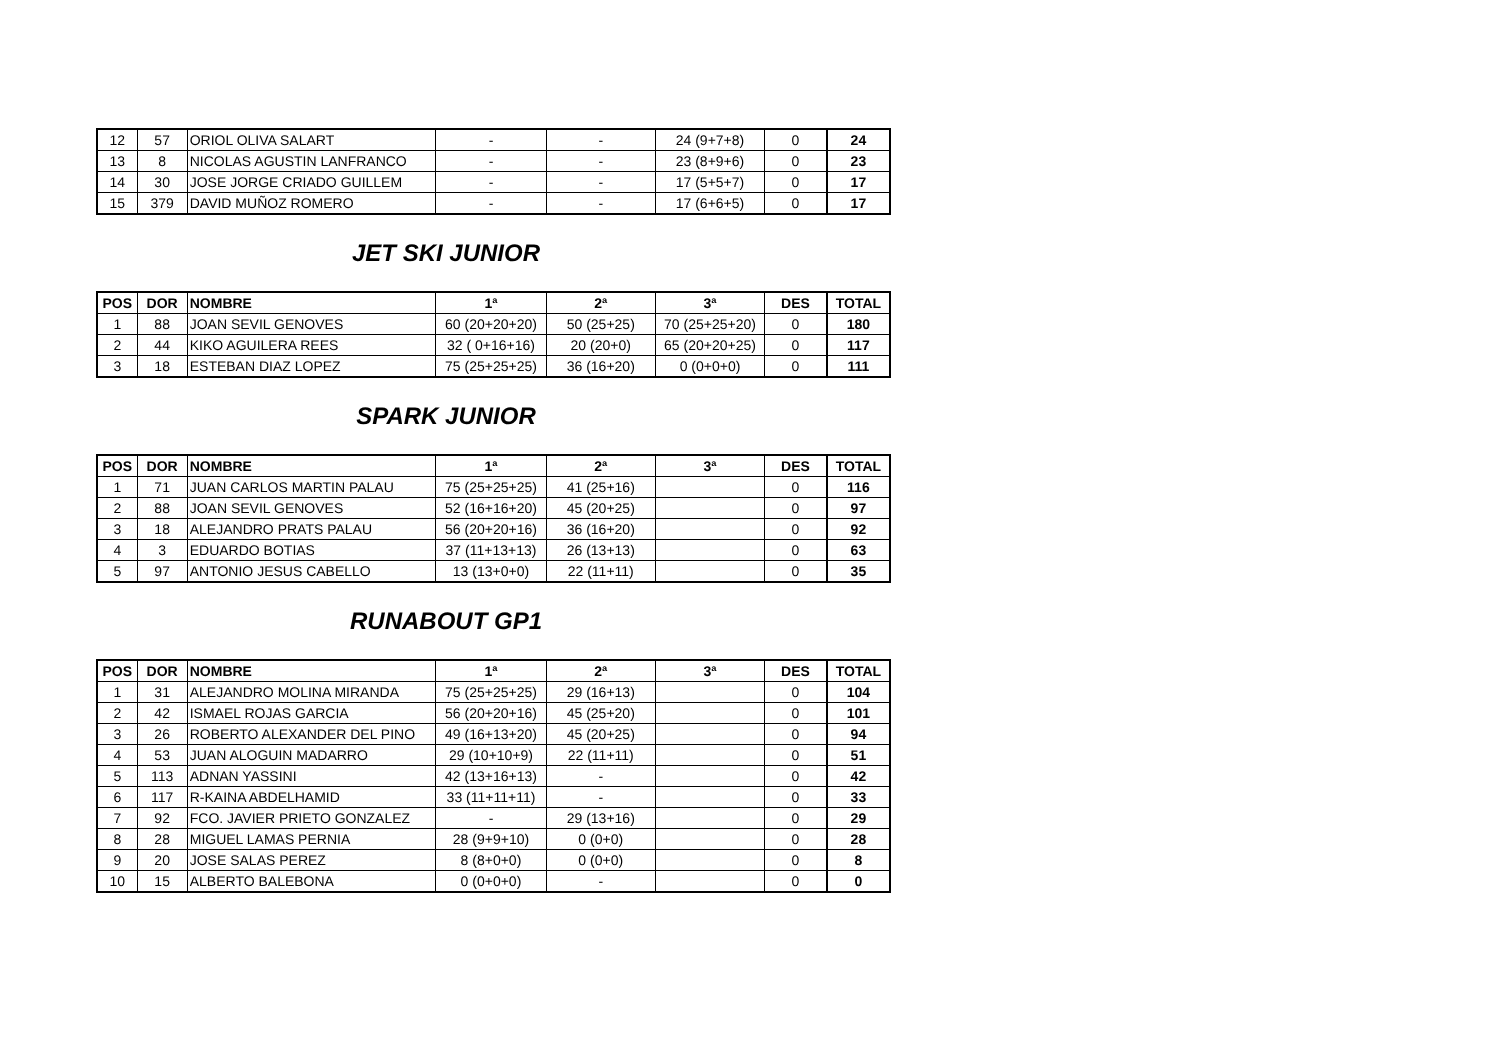| 12 | 57 | ORIOL OLIVA SALART | - | - | 24 (9+7+8) | 0 | 24 |
| 13 | 8 | NICOLAS AGUSTIN LANFRANCO | - | - | 23 (8+9+6) | 0 | 23 |
| 14 | 30 | JOSE JORGE CRIADO GUILLEM | - | - | 17 (5+5+7) | 0 | 17 |
| 15 | 379 | DAVID MUÑOZ ROMERO | - | - | 17 (6+6+5) | 0 | 17 |
JET SKI JUNIOR
| POS | DOR | NOMBRE | 1ª | 2ª | 3ª | DES | TOTAL |
| --- | --- | --- | --- | --- | --- | --- | --- |
| 1 | 88 | JOAN SEVIL GENOVES | 60 (20+20+20) | 50 (25+25) | 70 (25+25+20) | 0 | 180 |
| 2 | 44 | KIKO AGUILERA REES | 32 ( 0+16+16) | 20 (20+0) | 65 (20+20+25) | 0 | 117 |
| 3 | 18 | ESTEBAN DIAZ LOPEZ | 75 (25+25+25) | 36 (16+20) | 0 (0+0+0) | 0 | 111 |
SPARK JUNIOR
| POS | DOR | NOMBRE | 1ª | 2ª | 3ª | DES | TOTAL |
| --- | --- | --- | --- | --- | --- | --- | --- |
| 1 | 71 | JUAN CARLOS MARTIN PALAU | 75 (25+25+25) | 41 (25+16) | | 0 | 116 |
| 2 | 88 | JOAN SEVIL GENOVES | 52 (16+16+20) | 45 (20+25) | | 0 | 97 |
| 3 | 18 | ALEJANDRO PRATS PALAU | 56 (20+20+16) | 36 (16+20) | | 0 | 92 |
| 4 | 3 | EDUARDO BOTIAS | 37 (11+13+13) | 26 (13+13) | | 0 | 63 |
| 5 | 97 | ANTONIO JESUS CABELLO | 13 (13+0+0) | 22 (11+11) | | 0 | 35 |
RUNABOUT GP1
| POS | DOR | NOMBRE | 1ª | 2ª | 3ª | DES | TOTAL |
| --- | --- | --- | --- | --- | --- | --- | --- |
| 1 | 31 | ALEJANDRO MOLINA MIRANDA | 75 (25+25+25) | 29 (16+13) | | 0 | 104 |
| 2 | 42 | ISMAEL ROJAS GARCIA | 56 (20+20+16) | 45 (25+20) | | 0 | 101 |
| 3 | 26 | ROBERTO ALEXANDER DEL PINO | 49 (16+13+20) | 45 (20+25) | | 0 | 94 |
| 4 | 53 | JUAN ALOGUIN MADARRO | 29 (10+10+9) | 22 (11+11) | | 0 | 51 |
| 5 | 113 | ADNAN YASSINI | 42 (13+16+13) | - | | 0 | 42 |
| 6 | 117 | R-KAINA ABDELHAMID | 33 (11+11+11) | - | | 0 | 33 |
| 7 | 92 | FCO. JAVIER PRIETO GONZALEZ | - | 29 (13+16) | | 0 | 29 |
| 8 | 28 | MIGUEL LAMAS PERNIA | 28 (9+9+10) | 0 (0+0) | | 0 | 28 |
| 9 | 20 | JOSE SALAS PEREZ | 8 (8+0+0) | 0 (0+0) | | 0 | 8 |
| 10 | 15 | ALBERTO BALEBONA | 0 (0+0+0) | - | | 0 | 0 |